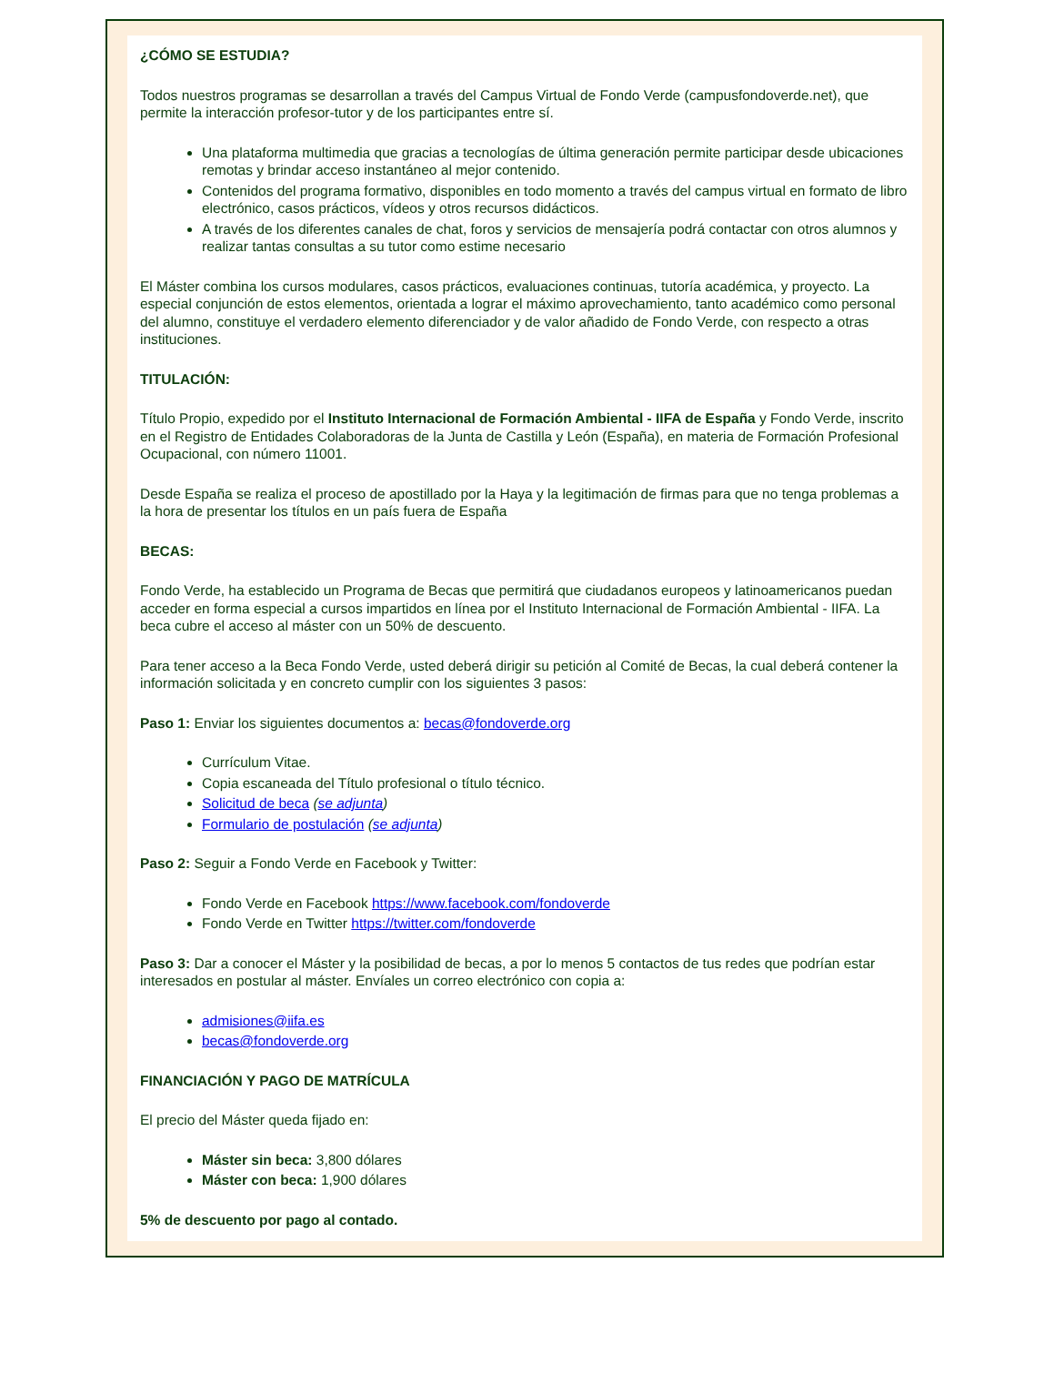¿CÓMO SE ESTUDIA?
Todos nuestros programas se desarrollan a través del Campus Virtual de Fondo Verde (campusfondoverde.net), que permite la interacción profesor-tutor y de los participantes entre sí.
Una plataforma multimedia que gracias a tecnologías de última generación permite participar desde ubicaciones remotas y brindar acceso instantáneo al mejor contenido.
Contenidos del programa formativo, disponibles en todo momento a través del campus virtual en formato de libro electrónico, casos prácticos, vídeos y otros recursos didácticos.
A través de los diferentes canales de chat, foros y servicios de mensajería podrá contactar con otros alumnos y realizar tantas consultas a su tutor como estime necesario
El Máster combina los cursos modulares, casos prácticos, evaluaciones continuas, tutoría académica, y proyecto. La especial conjunción de estos elementos, orientada a lograr el máximo aprovechamiento, tanto académico como personal del alumno, constituye el verdadero elemento diferenciador y de valor añadido de Fondo Verde, con respecto a otras instituciones.
TITULACIÓN:
Título Propio, expedido por el Instituto Internacional de Formación Ambiental - IIFA de España y Fondo Verde, inscrito en el Registro de Entidades Colaboradoras de la Junta de Castilla y León (España), en materia de Formación Profesional Ocupacional, con número 11001.
Desde España se realiza el proceso de apostillado por la Haya y la legitimación de firmas para que no tenga problemas a la hora de presentar los títulos en un país fuera de España
BECAS:
Fondo Verde, ha establecido un Programa de Becas que permitirá que ciudadanos europeos y latinoamericanos puedan acceder en forma especial a cursos impartidos en línea por el Instituto Internacional de Formación Ambiental - IIFA. La beca cubre el acceso al máster con un 50% de descuento.
Para tener acceso a la Beca Fondo Verde, usted deberá dirigir su petición al Comité de Becas, la cual deberá contener la información solicitada y en concreto cumplir con los siguientes 3 pasos:
Paso 1: Enviar los siguientes documentos a: becas@fondoverde.org
Currículum Vitae.
Copia escaneada del Título profesional o título técnico.
Solicitud de beca (se adjunta)
Formulario de postulación (se adjunta)
Paso 2: Seguir a Fondo Verde en Facebook y Twitter:
Fondo Verde en Facebook https://www.facebook.com/fondoverde
Fondo Verde en Twitter https://twitter.com/fondoverde
Paso 3: Dar a conocer el Máster y la posibilidad de becas, a por lo menos 5 contactos de tus redes que podrían estar interesados en postular al máster. Envíales un correo electrónico con copia a:
admisiones@iifa.es
becas@fondoverde.org
FINANCIACIÓN Y PAGO DE MATRÍCULA
El precio del Máster queda fijado en:
Máster sin beca: 3,800 dólares
Máster con beca: 1,900 dólares
5% de descuento por pago al contado.